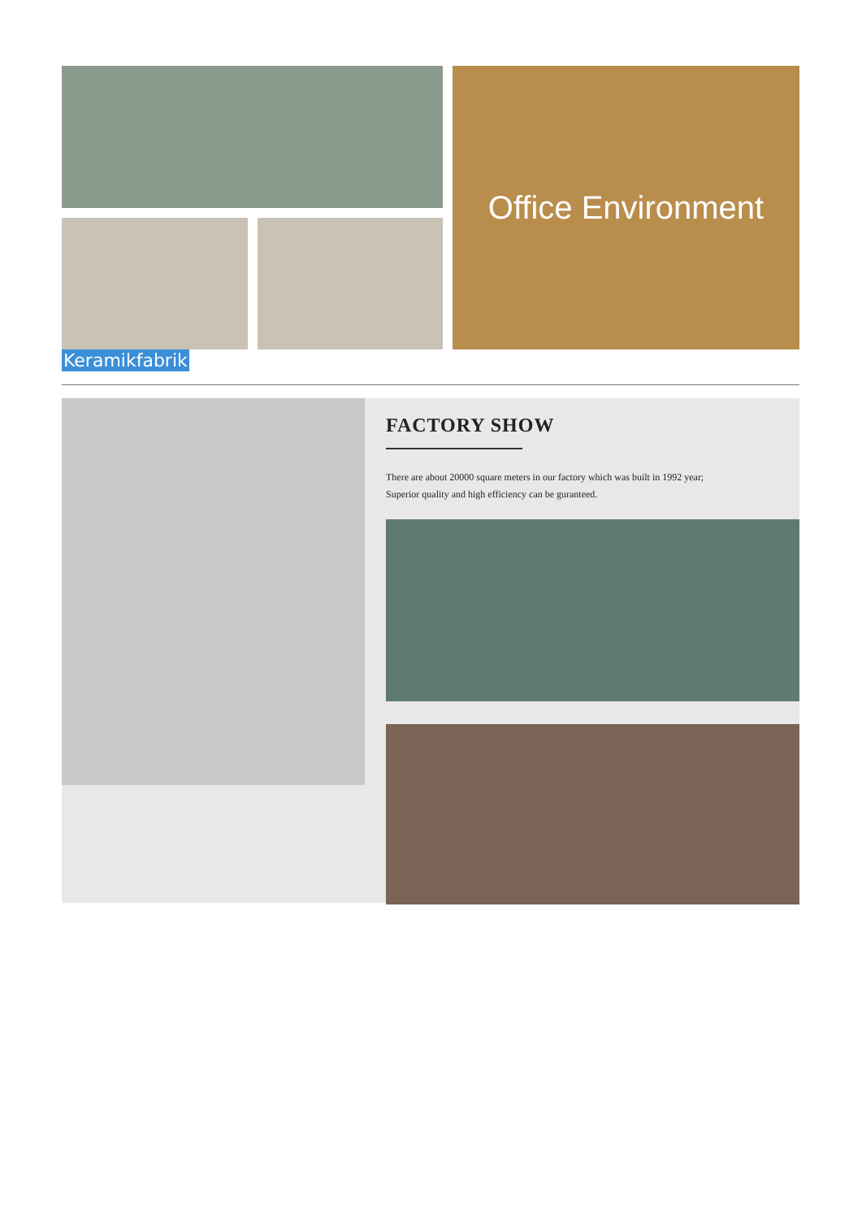Office Environment
Keramikfabrik
FACTORY SHOW
There are about 20000 square meters in our factory which was built in 1992 year;
Superior quality and high efficiency can be guranteed.